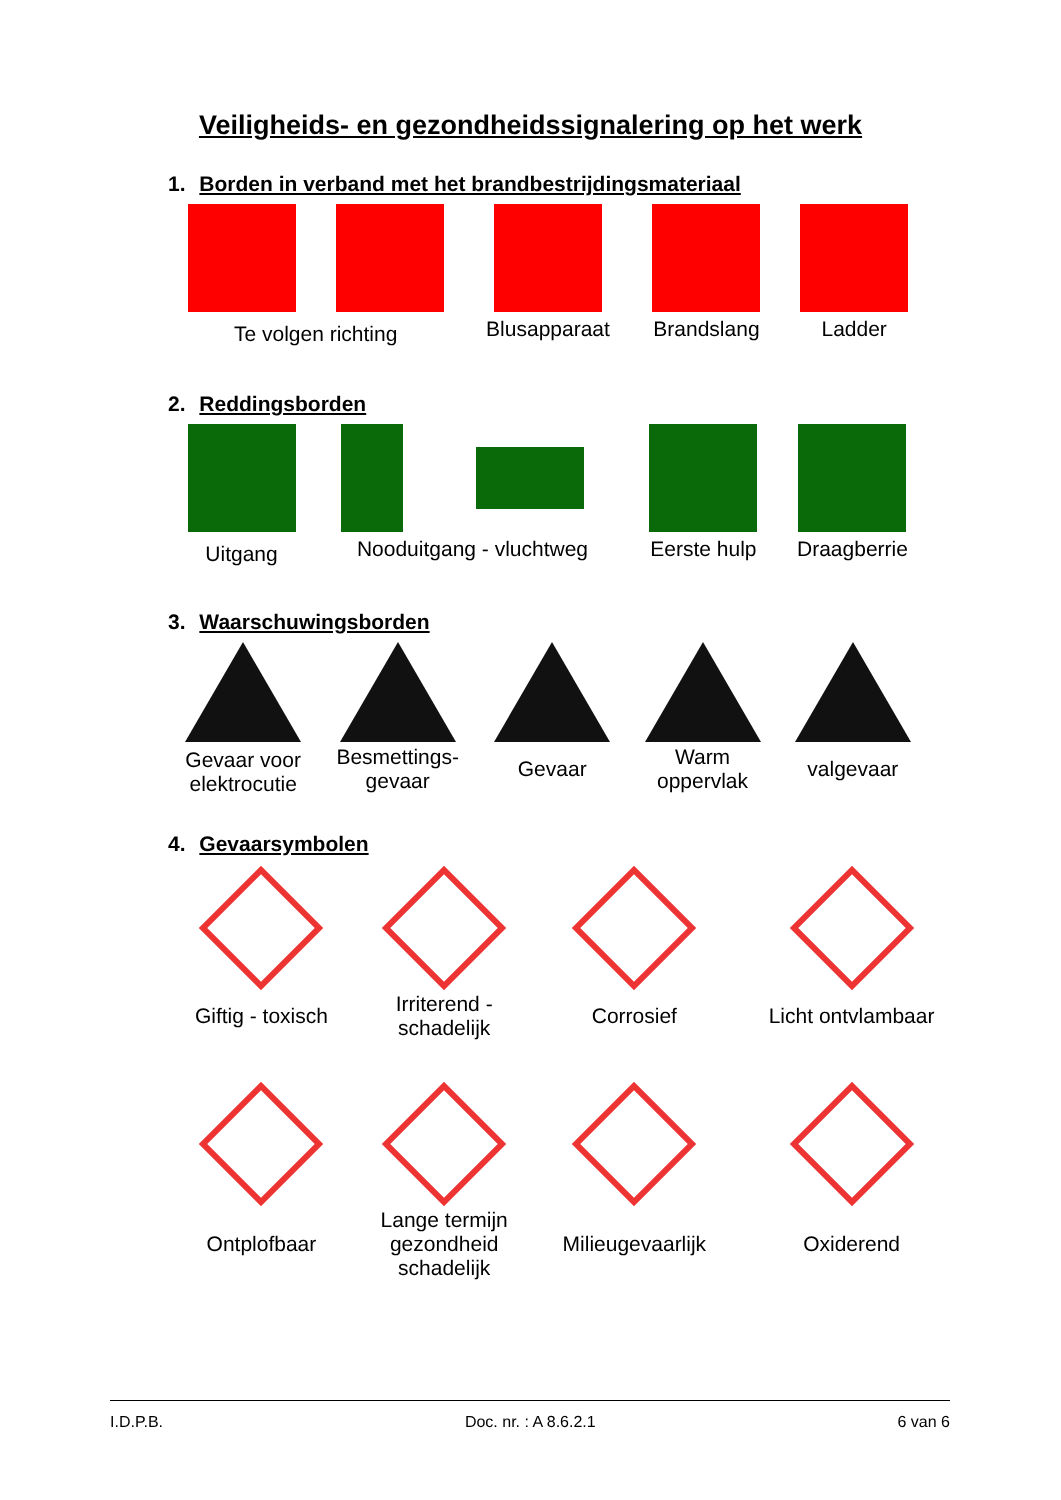Veiligheids- en gezondheidssignalering op het werk
1. Borden in verband met het brandbestrijdingsmateriaal
| Te volgen richting | | Blusapparaat | Brandslang | Ladder |
2. Reddingsborden
| Uitgang | Nooduitgang - vluchtweg | | Eerste hulp | Draagberrie |
3. Waarschuwingsborden
| Gevaar voor elektrocutie | Besmettings- gevaar | Gevaar | Warm oppervlak | valgevaar |
4. Gevaarsymbolen
| Giftig - toxisch | Irriterend - schadelijk | Corrosief | Licht ontvlambaar |
| Ontplofbaar | Lange termijn gezondheid schadelijk | Milieugevaarlijk | Oxiderend |
I.D.P.B. Doc. nr. : A 8.6.2.1 6 van 6